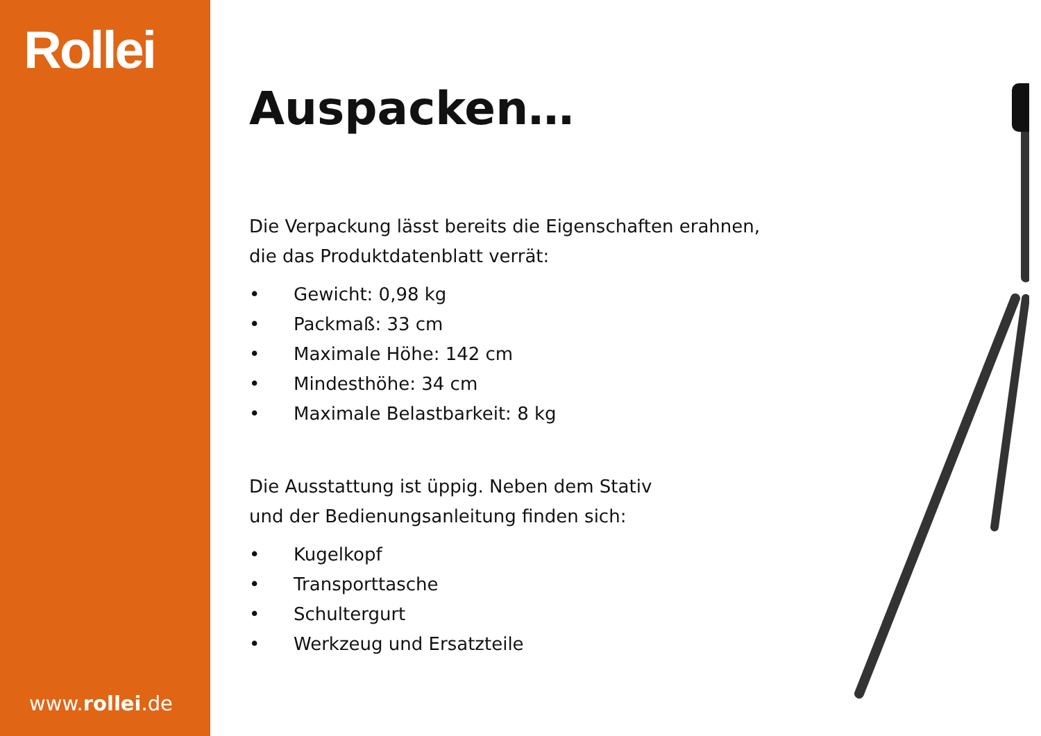Rollei
www.rollei.de
Auspacken…
Die Verpackung lässt bereits die Eigenschaften erahnen,
die das Produktdatenblatt verrät:
• Gewicht: 0,98 kg
• Packmaß: 33 cm
• Maximale Höhe: 142 cm
• Mindesthöhe: 34 cm
• Maximale Belastbarkeit: 8 kg
Die Ausstattung ist üppig. Neben dem Stativ
und der Bedienungsanleitung finden sich:
• Kugelkopf
• Transporttasche
• Schultergurt
• Werkzeug und Ersatzteile